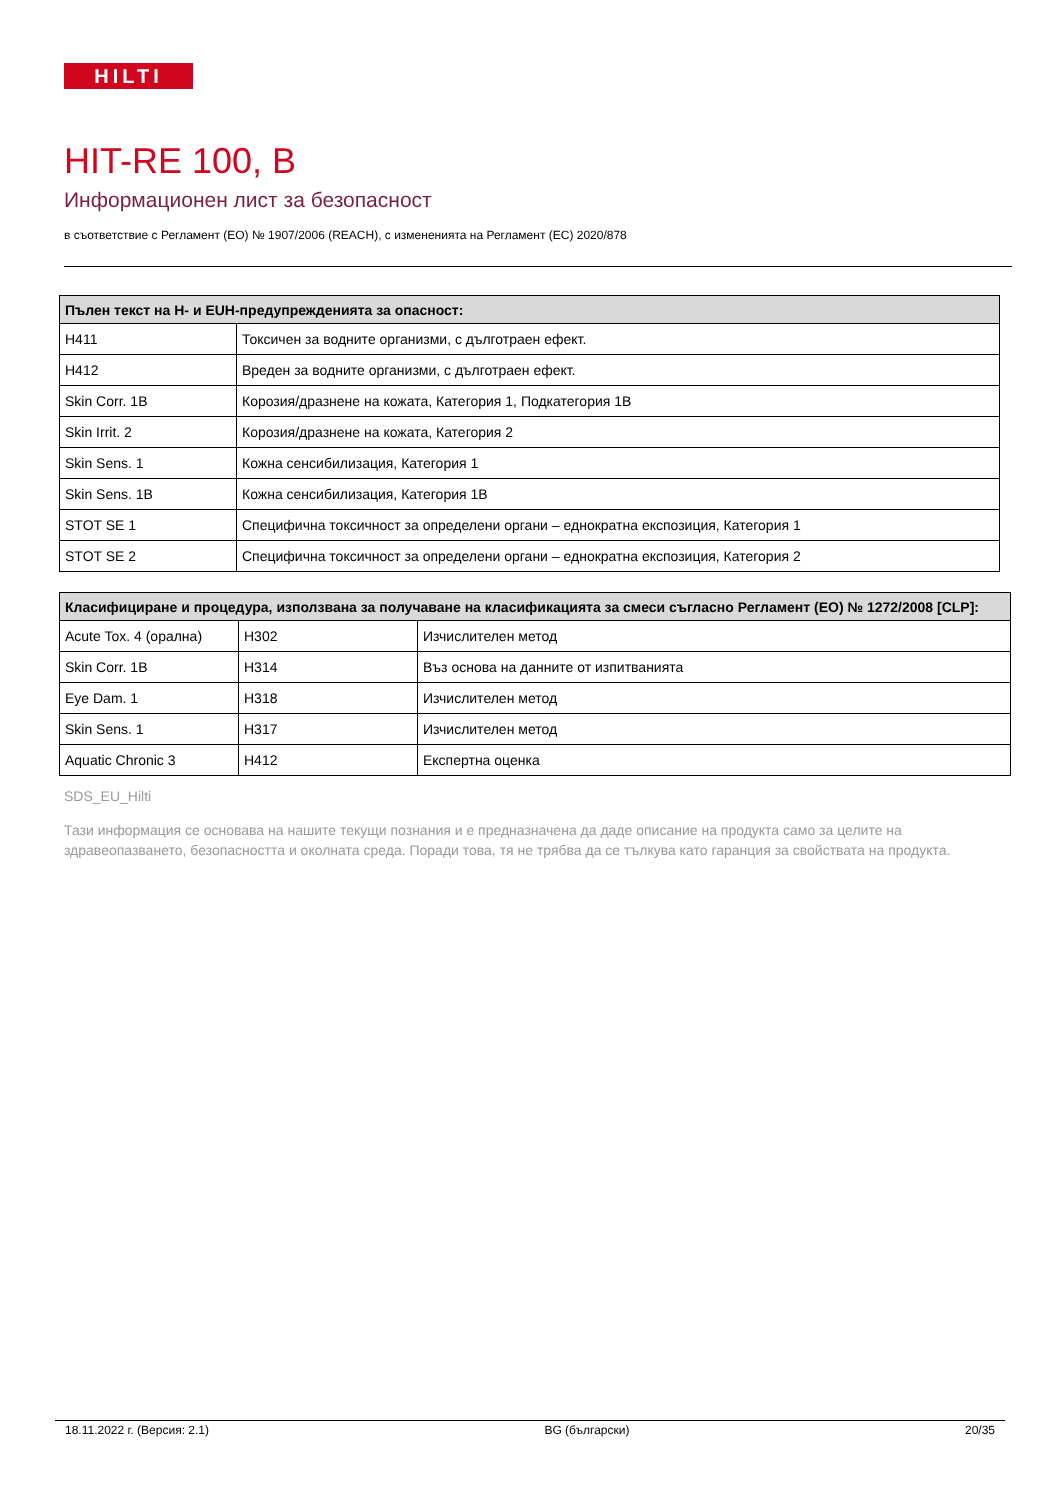HILTI
HIT-RE 100, B
Информационен лист за безопасност
в съответствие с Регламент (ЕО) № 1907/2006 (REACH), с измененията на Регламент (ЕС) 2020/878
| Пълен текст на H- и EUH-предупрежденията за опасност: | |
| --- | --- |
| H411 | Токсичен за водните организми, с дълготраен ефект. |
| H412 | Вреден за водните организми, с дълготраен ефект. |
| Skin Corr. 1B | Корозия/дразнене на кожата, Категория 1, Подкатегория 1B |
| Skin Irrit. 2 | Корозия/дразнене на кожата, Категория 2 |
| Skin Sens. 1 | Кожна сенсибилизация, Категория 1 |
| Skin Sens. 1B | Кожна сенсибилизация, Категория 1B |
| STOT SE 1 | Специфична токсичност за определени органи – еднократна експозиция, Категория 1 |
| STOT SE 2 | Специфична токсичност за определени органи – еднократна експозиция, Категория 2 |
| Класифициране и процедура, използвана за получаване на класификацията за смеси съгласно Регламент (ЕО) № 1272/2008 [CLP]: | | |
| --- | --- | --- |
| Acute Tox. 4 (орална) | H302 | Изчислителен метод |
| Skin Corr. 1B | H314 | Въз основа на данните от изпитванията |
| Eye Dam. 1 | H318 | Изчислителен метод |
| Skin Sens. 1 | H317 | Изчислителен метод |
| Aquatic Chronic 3 | H412 | Експертна оценка |
SDS_EU_Hilti
Тази информация се основава на нашите текущи познания и е предназначена да даде описание на продукта само за целите на здравеопазването, безопасността и околната среда. Поради това, тя не трябва да се тълкува като гаранция за свойствата на продукта.
18.11.2022 г. (Версия: 2.1) BG (български) 20/35